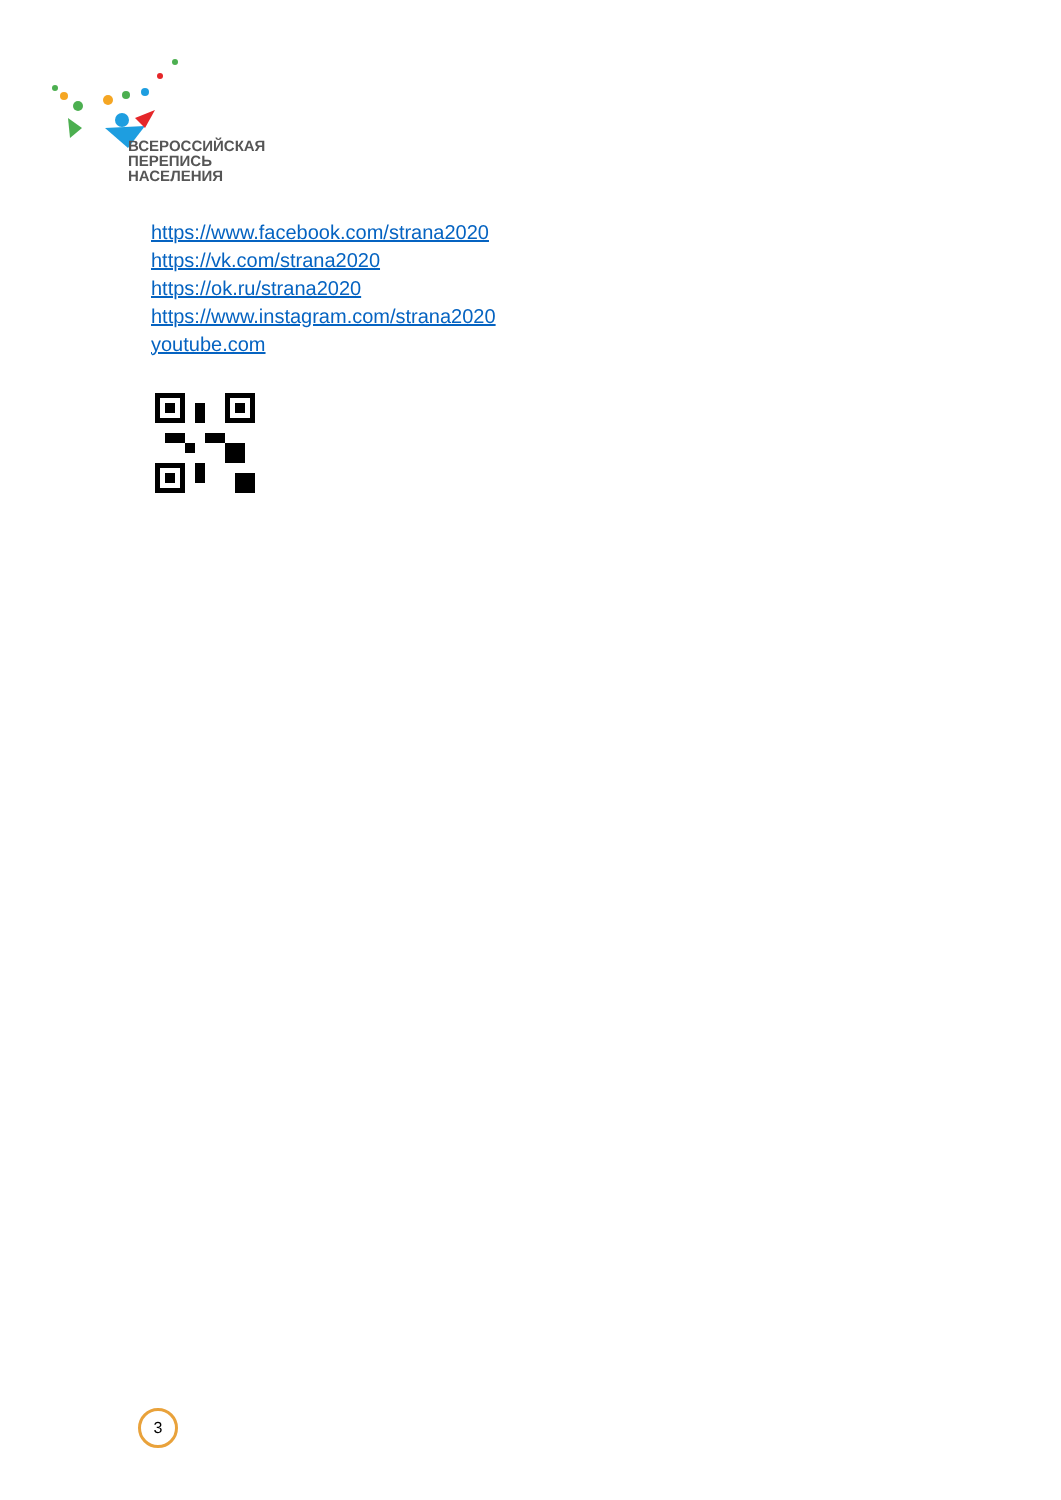ВСЕРОССИЙСКАЯ
ПЕРЕПИСЬ
НАСЕЛЕНИЯ
https://www.facebook.com/strana2020
https://vk.com/strana2020
https://ok.ru/strana2020
https://www.instagram.com/strana2020
youtube.com
3